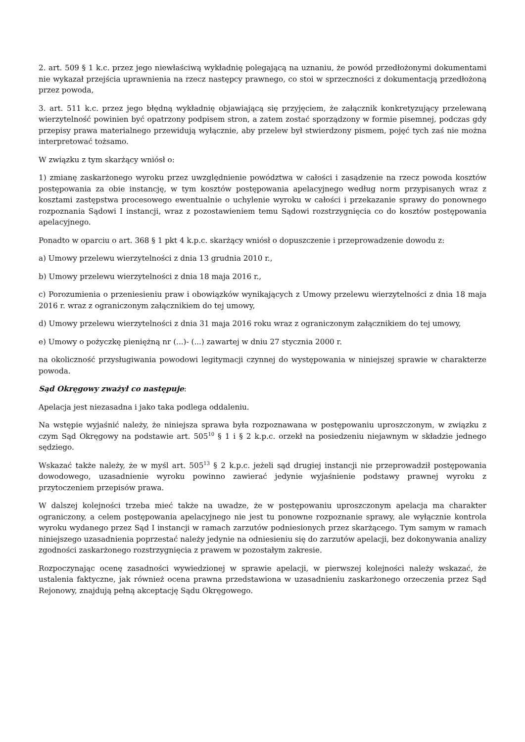2. art. 509 § 1 k.c. przez jego niewłaściwą wykładnię polegającą na uznaniu, że powód przedłożonymi dokumentami nie wykazał przejścia uprawnienia na rzecz następcy prawnego, co stoi w sprzeczności z dokumentacją przedłożoną przez powoda,
3. art. 511 k.c. przez jego błędną wykładnię objawiającą się przyjęciem, że załącznik konkretyzujący przelewaną wierzytelność powinien być opatrzony podpisem stron, a zatem zostać sporządzony w formie pisemnej, podczas gdy przepisy prawa materialnego przewidują wyłącznie, aby przelew był stwierdzony pismem, pojęć tych zaś nie można interpretować tożsamo.
W związku z tym skarżący wniósł o:
1) zmianę zaskarżonego wyroku przez uwzględnienie powództwa w całości i zasądzenie na rzecz powoda kosztów postępowania za obie instancję, w tym kosztów postępowania apelacyjnego według norm przypisanych wraz z kosztami zastępstwa procesowego ewentualnie o uchylenie wyroku w całości i przekazanie sprawy do ponownego rozpoznania Sądowi I instancji, wraz z pozostawieniem temu Sądowi rozstrzygnięcia co do kosztów postępowania apelacyjnego.
Ponadto w oparciu o art. 368 § 1 pkt 4 k.p.c. skarżący wniósł o dopuszczenie i przeprowadzenie dowodu z:
a) Umowy przelewu wierzytelności z dnia 13 grudnia 2010 r.,
b) Umowy przelewu wierzytelności z dnia 18 maja 2016 r.,
c) Porozumienia o przeniesieniu praw i obowiązków wynikających z Umowy przelewu wierzytelności z dnia 18 maja 2016 r. wraz z ograniczonym załącznikiem do tej umowy,
d) Umowy przelewu wierzytelności z dnia 31 maja 2016 roku wraz z ograniczonym załącznikiem do tej umowy,
e) Umowy o pożyczkę pieniężną nr (...)- (...) zawartej w dniu 27 stycznia 2000 r.
na okoliczność przysługiwania powodowi legitymacji czynnej do występowania w niniejszej sprawie w charakterze powoda.
Sąd Okręgowy zważył co następuje:
Apelacja jest niezasadna i jako taka podlega oddaleniu.
Na wstępie wyjaśnić należy, że niniejsza sprawa była rozpoznawana w postępowaniu uproszczonym, w związku z czym Sąd Okręgowy na podstawie art. 505<sup>10</sup> § 1 i § 2 k.p.c. orzekł na posiedzeniu niejawnym w składzie jednego sędziego.
Wskazać także należy, że w myśl art. 505<sup>13</sup> § 2 k.p.c. jeżeli sąd drugiej instancji nie przeprowadził postępowania dowodowego, uzasadnienie wyroku powinno zawierać jedynie wyjaśnienie podstawy prawnej wyroku z przytoczeniem przepisów prawa.
W dalszej kolejności trzeba mieć także na uwadze, że w postępowaniu uproszczonym apelacja ma charakter ograniczony, a celem postępowania apelacyjnego nie jest tu ponowne rozpoznanie sprawy, ale wyłącznie kontrola wyroku wydanego przez Sąd I instancji w ramach zarzutów podniesionych przez skarżącego. Tym samym w ramach niniejszego uzasadnienia poprzestać należy jedynie na odniesieniu się do zarzutów apelacji, bez dokonywania analizy zgodności zaskarżonego rozstrzygnięcia z prawem w pozostałym zakresie.
Rozpoczynając ocenę zasadności wywiedzionej w sprawie apelacji, w pierwszej kolejności należy wskazać, że ustalenia faktyczne, jak również ocena prawna przedstawiona w uzasadnieniu zaskarżonego orzeczenia przez Sąd Rejonowy, znajdują pełną akceptację Sądu Okręgowego.